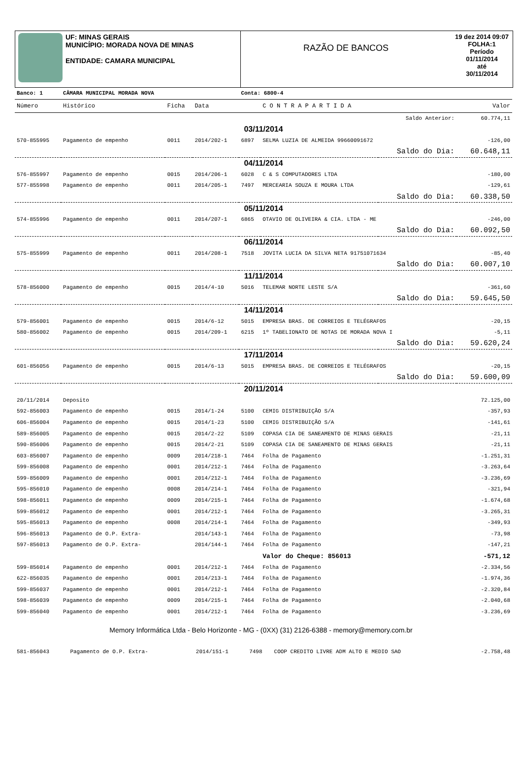UF: MINAS GERAIS
MUNICÍPIO: MORADA NOVA DE MINAS
ENTIDADE: CAMARA MUNICIPAL
RAZÃO DE BANCOS
19 dez 2014 09:07
FOLHA:1
Período
01/11/2014
até
30/11/2014
| Banco: 1 | CÂMARA MUNICIPAL MORADA NOVA | | | Conta: 6800-4 | | | |
| Número | Histórico | Ficha | Data | | C O N T R A P A R T I D A | | Valor |
| | | | | | | Saldo Anterior: | 60.774,11 |
| 03/11/2014 | | | | | | | |
| 570-855995 | Pagamento de empenho | 0011 | 2014/202-1 | 6897 | SELMA LUZIA DE ALMEIDA 99660091672 | | -126,00 |
| | | | | | | Saldo do Dia: | 60.648,11 |
| 04/11/2014 | | | | | | | |
| 576-855997 | Pagamento de empenho | 0015 | 2014/206-1 | 6028 | C & S COMPUTADORES LTDA | | -180,00 |
| 577-855998 | Pagamento de empenho | 0011 | 2014/205-1 | 7497 | MERCEARIA SOUZA E MOURA LTDA | | -129,61 |
| | | | | | | Saldo do Dia: | 60.338,50 |
| 05/11/2014 | | | | | | | |
| 574-855996 | Pagamento de empenho | 0011 | 2014/207-1 | 6865 | OTAVIO DE OLIVEIRA & CIA. LTDA - ME | | -246,00 |
| | | | | | | Saldo do Dia: | 60.092,50 |
| 06/11/2014 | | | | | | | |
| 575-855999 | Pagamento de empenho | 0011 | 2014/208-1 | 7518 | JOVITA LUCIA DA SILVA NETA 91751071634 | | -85,40 |
| | | | | | | Saldo do Dia: | 60.007,10 |
| 11/11/2014 | | | | | | | |
| 578-856000 | Pagamento de empenho | 0015 | 2014/4-10 | 5016 | TELEMAR NORTE LESTE S/A | | -361,60 |
| | | | | | | Saldo do Dia: | 59.645,50 |
| 14/11/2014 | | | | | | | |
| 579-856001 | Pagamento de empenho | 0015 | 2014/6-12 | 5015 | EMPRESA BRAS. DE CORREIOS E TELÉGRAFOS | | -20,15 |
| 580-856002 | Pagamento de empenho | 0015 | 2014/209-1 | 6215 | 1º TABELIONATO DE NOTAS DE MORADA NOVA I | | -5,11 |
| | | | | | | Saldo do Dia: | 59.620,24 |
| 17/11/2014 | | | | | | | |
| 601-856056 | Pagamento de empenho | 0015 | 2014/6-13 | 5015 | EMPRESA BRAS. DE CORREIOS E TELÉGRAFOS | | -20,15 |
| | | | | | | Saldo do Dia: | 59.600,09 |
| 20/11/2014 | | | | | | | |
| 20/11/2014 | Deposito | | | | | | 72.125,00 |
| 592-856003 | Pagamento de empenho | 0015 | 2014/1-24 | 5100 | CEMIG DISTRIBUIÇÃO S/A | | -357,93 |
| 606-856004 | Pagamento de empenho | 0015 | 2014/1-23 | 5100 | CEMIG DISTRIBUIÇÃO S/A | | -141,61 |
| 589-856005 | Pagamento de empenho | 0015 | 2014/2-22 | 5109 | COPASA CIA DE SANEAMENTO DE MINAS GERAIS | | -21,11 |
| 590-856006 | Pagamento de empenho | 0015 | 2014/2-21 | 5109 | COPASA CIA DE SANEAMENTO DE MINAS GERAIS | | -21,11 |
| 603-856007 | Pagamento de empenho | 0009 | 2014/218-1 | 7464 | Folha de Pagamento | | -1.251,31 |
| 599-856008 | Pagamento de empenho | 0001 | 2014/212-1 | 7464 | Folha de Pagamento | | -3.263,64 |
| 599-856009 | Pagamento de empenho | 0001 | 2014/212-1 | 7464 | Folha de Pagamento | | -3.236,69 |
| 595-856010 | Pagamento de empenho | 0008 | 2014/214-1 | 7464 | Folha de Pagamento | | -321,94 |
| 598-856011 | Pagamento de empenho | 0009 | 2014/215-1 | 7464 | Folha de Pagamento | | -1.674,68 |
| 599-856012 | Pagamento de empenho | 0001 | 2014/212-1 | 7464 | Folha de Pagamento | | -3.265,31 |
| 595-856013 | Pagamento de empenho | 0008 | 2014/214-1 | 7464 | Folha de Pagamento | | -349,93 |
| 596-856013 | Pagamento de O.P. Extra- | | 2014/143-1 | 7464 | Folha de Pagamento | | -73,98 |
| 597-856013 | Pagamento de O.P. Extra- | | 2014/144-1 | 7464 | Folha de Pagamento | | -147,21 |
| | | | | | Valor do Cheque: 856013 | | -571,12 |
| 599-856014 | Pagamento de empenho | 0001 | 2014/212-1 | 7464 | Folha de Pagamento | | -2.334,56 |
| 622-856035 | Pagamento de empenho | 0001 | 2014/213-1 | 7464 | Folha de Pagamento | | -1.974,36 |
| 599-856037 | Pagamento de empenho | 0001 | 2014/212-1 | 7464 | Folha de Pagamento | | -2.320,84 |
| 598-856039 | Pagamento de empenho | 0009 | 2014/215-1 | 7464 | Folha de Pagamento | | -2.040,68 |
| 599-856040 | Pagamento de empenho | 0001 | 2014/212-1 | 7464 | Folha de Pagamento | | -3.236,69 |
Memory Informática Ltda - Belo Horizonte - MG - (0XX) (31) 2126-6388 - memory@memory.com.br
| 581-856043 | Pagamento de O.P. Extra- | | 2014/151-1 | 7498 | COOP CREDITO LIVRE ADM ALTO E MEDIO SAO | -2.758,48 |